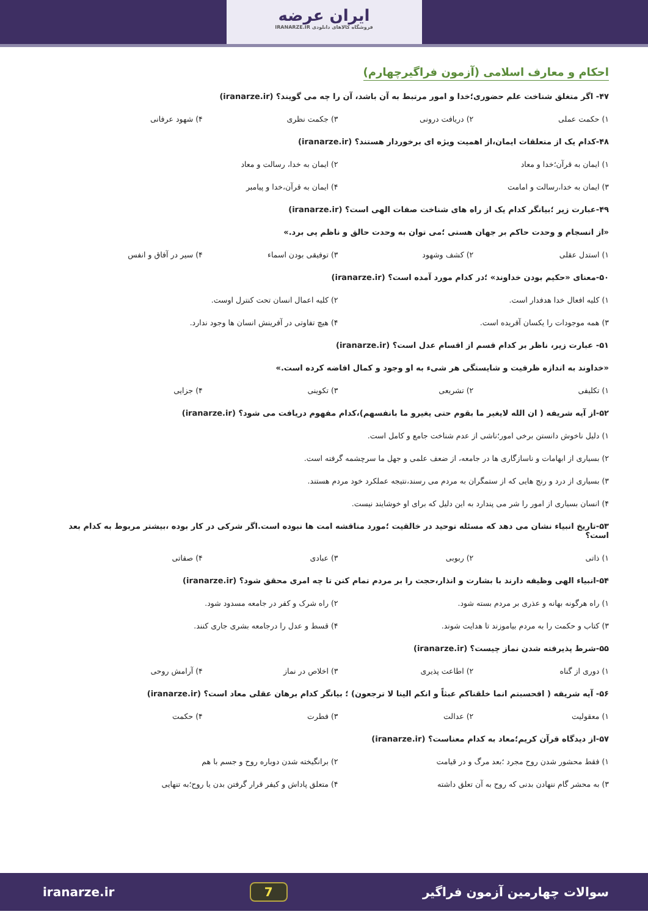ایران عرضه
فروشگاه کالاهای دانلودی IRANARZE.IR
احکام و معارف اسلامی (آزمون فراگیرچهارم)
۴۷- اگر متغلق شناخت علم حضوری؛خدا و امور مرتبط به آن باشد، آن را چه می گویند؟ (iranarze.ir)
۱) حکمت عملی ۲) دریافت درونی ۳) جکمت نظری ۴) شهود عرفانی
۴۸-کدام یک از متعلقات ایمان،از اهمیت ویژه ای برخوردار هستند؟ (iranarze.ir)
۱) ایمان به قرآن؛خدا و معاد ۲) ایمان به خدا، رسالت و معاد
۳) ایمان به خدا،رسالت و امامت ۴) ایمان به قرآن،خدا و پیامبر
۴۹-عبارت زیر ؛بیانگر کدام یک از راه های شناخت صفات الهی است؟ (iranarze.ir)
«از انسجام و وحدت حاکم بر جهان هستی ؛می توان به وحدت حالق و ناظم پی برد.»
۱) استدل عقلی ۲) کشف وشهود ۳) توفیقی بودن اسماء ۴) سیر در آفاق و انفس
۵۰-معنای «حکیم بودن خداوند» ؛در کدام مورد آمده است؟ (iranarze.ir)
۱) کلیه افعال خدا هدفدار است. ۲) کلیه اعمال انسان تحت کنترل اوست.
۳) همه موجودات را یکسان آفریده است. ۴) هیچ تفاوتی در آفرینش انسان ها وجود ندارد.
۵۱- عبارت زیر، ناظر بر کدام قسم از اقسام عدل است؟ (iranarze.ir)
«خداوند به اندازه ظرفیت و شایستگی هر شیء به او وجود و کمال افاضه کرده است.»
۱) تکلیفی ۲) تشریعی ۳) تکوینی ۴) جزایی
۵۲-از آیه شریفه ( ان الله لایغیر ما بقوم حتی یغیرو ما بانفسهم)،کدام مفهوم دریافت می شود؟ (iranarze.ir)
۱) دلیل ناخوش دانستن برخی امور؛ناشی از عدم شناخت جامع و کامل است.
۲) بسیاری از ابهامات و ناسازگاری ها در جامعه، از ضعف علمی و جهل ما سرچشمه گرفته است.
۳) بسیاری از درد و رنج هایی که از ستمگران به مردم می رسند،نتیجه عملکرد خود مردم هستند.
۴) انسان بسیاری از امور را شر می پندارد به این دلیل که برای او خوشایند نیست.
۵۳-تاریخ انبیاء نشان می دهد که مسئله توحید در خالقیت ؛مورد مناقشه امت ها نبوده است.اگر شرکی در کار بوده ،بیشتر مربوط به کدام بعد است؟
۱) ذاتی ۲) ربوبی ۳) عبادی ۴) صفاتی
۵۴-انبیاء الهی وظیفه دارند با بشارت و انذار،حجت را بر مردم تمام کنن تا چه امری محقق شود؟ (iranarze.ir)
۱) راه هرگونه بهانه و عذری بر مردم بسته شود. ۲) راه شرک و کفر در جامعه مسدود شود.
۳) کتاب و حکمت را به مردم بیاموزند تا هدایت شوند. ۴) قسط و عدل را درجامعه بشری جاری کنند.
۵۵-شرط پذیرفته شدن نماز چیست؟ (iranarze.ir)
۱) دوری از گناه ۲) اطاعت پذیری ۳) اخلاص در نماز ۴) آرامش روحی
۵۶- آیه شریفه ( افحسبتم انما خلقناکم عبثاً و انکم الینا لا ترجعون) ؛ بیانگر کدام برهان عقلی معاد است؟ (iranarze.ir)
۱) معقولیت ۲) عدالت ۳) فطرت ۴) حکمت
۵۷-از دیدگاه قرآن کریم؛معاد به کدام معناست؟ (iranarze.ir)
۱) فقط محشور شدن روح مجرد ؛بعد مرگ و در قیامت ۲) برانگیخته شدن دوباره روح و جسم با هم
۳) به محشر گام ننهادن بدنی که روح به آن تعلق داشته ۴) متعلق پاداش و کیفر قرار گرفتن بدن یا روح؛به تنهایی
سوالات چهارمین آزمون فراگیر 7 iranarze.ir